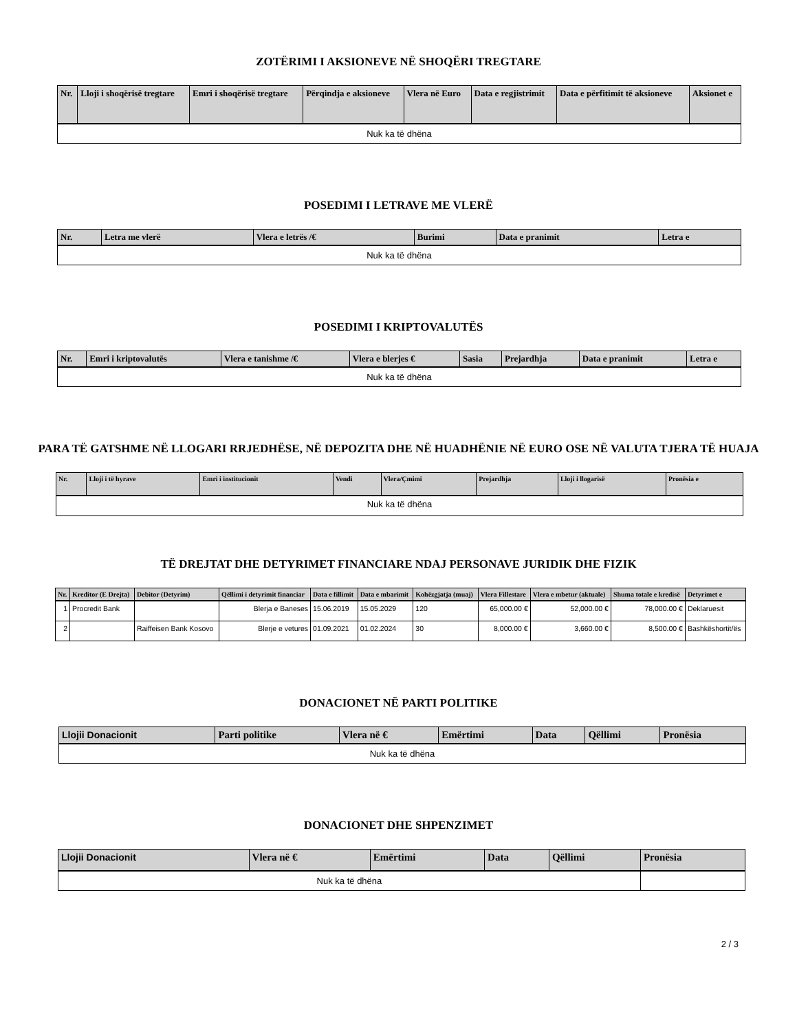ZOTËRIMI I AKSIONEVE NË SHOQËRI TREGTARE
| Nr. | Lloji i shoqërisë tregtare | Emri i shoqërisë tregtare | Përqindja e aksioneve | Vlera në Euro | Data e regjistrimit | Data e përfitimit të aksioneve | Aksionet e |
| --- | --- | --- | --- | --- | --- | --- | --- |
| Nuk ka të dhëna | | | | | | | |
POSEDIMI I LETRAVE ME VLERË
| Nr. | Letra me vlerë | Vlera e letrës /€ | Burimi | Data e pranimit | Letra e |
| --- | --- | --- | --- | --- | --- |
| Nuk ka të dhëna | | | | | |
POSEDIMI I KRIPTOVALUTËS
| Nr. | Emri i kriptovalutës | Vlera e tanishme /€ | Vlera e blerjes € | Sasia | Prejardhja | Data e pranimit | Letra e |
| --- | --- | --- | --- | --- | --- | --- | --- |
| Nuk ka të dhëna | | | | | | | |
PARA TË GATSHME NË LLOGARI RRJEDHËSE, NË DEPOZITA DHE NË HUADHËNIE NË EURO OSE NË VALUTA TJERA TË HUAJA
| Nr. | Lloji i të hyrave | Emri i institucionit | Vendi | Vlera/Çmimi | Prejardhja | Lloji i llogarisë | Pronësia e |
| --- | --- | --- | --- | --- | --- | --- | --- |
| Nuk ka të dhëna | | | | | | | |
TË DREJTAT DHE DETYRIMET FINANCIARE NDAJ PERSONAVE JURIDIK DHE FIZIK
| Nr. | Kreditor (E Drejta) | Debitor (Detyrim) | Qëllimi i detyrimit financiar | Data e fillimit | Data e mbarimit | Kohëzgjatja (muaj) | Vlera Fillestare | Vlera e mbetur (aktuale) | Shuma totale e kredisë | Detyrimet e |
| --- | --- | --- | --- | --- | --- | --- | --- | --- | --- | --- |
| 1 | Procredit Bank | | Blerja e Baneses | 15.06.2019 | 15.05.2029 | 120 | 65,000.00 € | 52,000.00 € | 78,000.00 € | Deklaruesit |
| 2 | | Raiffeisen Bank Kosovo | Blerje e vetures | 01.09.2021 | 01.02.2024 | 30 | 8,000.00 € | 3,660.00 € | 8,500.00 € | Bashkëshortit/ës |
DONACIONET NË PARTI POLITIKE
| Llojii Donacionit | Parti politike | Vlera në € | Emërtimi | Data | Qëllimi | Pronësia |
| --- | --- | --- | --- | --- | --- | --- |
| Nuk ka të dhëna | | | | | | |
DONACIONET DHE SHPENZIMET
| Llojii Donacionit | Vlera në € | Emërtimi | Data | Qëllimi | Pronësia |
| --- | --- | --- | --- | --- | --- |
| Nuk ka të dhëna | | | | | |
2 / 3